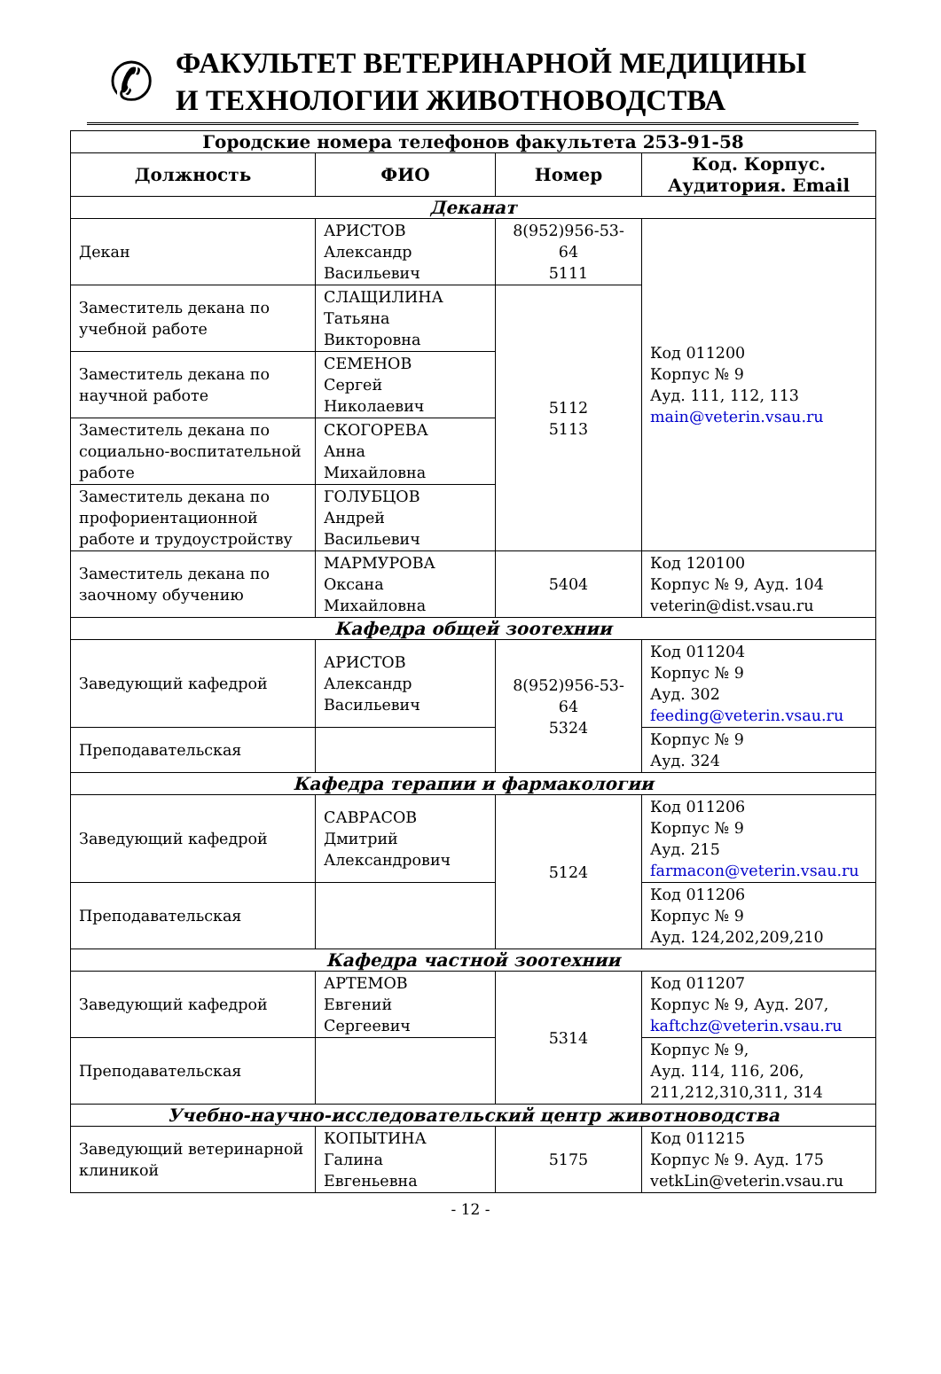✆
ФАКУЛЬТЕТ ВЕТЕРИНАРНОЙ МЕДИЦИНЫ
И ТЕХНОЛОГИИ ЖИВОТНОВОДСТВА
| Городские номера телефонов факультета 253-91-58 | | | |
| --- | --- | --- | --- |
| Должность | ФИО | Номер | Код. Корпус. Аудитория. Email |
| Деканат | | | |
| Декан | АРИСТОВ Александр Васильевич | 8(952)956-53-64 5111 | Код 011200 Корпус № 9 Ауд. 111, 112, 113 main@veterin.vsau.ru |
| Заместитель декана по учебной работе | СЛАЩИЛИНА Татьяна Викторовна | 5112 5113 | |
| Заместитель декана по научной работе | СЕМЕНОВ Сергей Николаевич | | |
| Заместитель декана по социально-воспитательной работе | СКОГОРЕВА Анна Михайловна | | |
| Заместитель декана по профориентационной работе и трудоустройству | ГОЛУБЦОВ Андрей Васильевич | | |
| Заместитель декана по заочному обучению | МАРМУРОВА Оксана Михайловна | 5404 | Код 120100 Корпус № 9, Ауд. 104 veterin@dist.vsau.ru |
| Кафедра общей зоотехнии | | | |
| Заведующий кафедрой | АРИСТОВ Александр Васильевич | 8(952)956-53-64 5324 | Код 011204 Корпус № 9 Ауд. 302 feeding@veterin.vsau.ru |
| Преподавательская | | | Корпус № 9 Ауд. 324 |
| Кафедра терапии и фармакологии | | | |
| Заведующий кафедрой | САВРАСОВ Дмитрий Александрович | 5124 | Код 011206 Корпус № 9 Ауд. 215 farmacon@veterin.vsau.ru |
| Преподавательская | | | Код 011206 Корпус № 9 Ауд. 124,202,209,210 |
| Кафедра частной зоотехнии | | | |
| Заведующий кафедрой | АРТЕМОВ Евгений Сергеевич | 5314 | Код 011207 Корпус № 9, Ауд. 207, kaftchz@veterin.vsau.ru |
| Преподавательская | | | Корпус № 9, Ауд. 114, 116, 206, 211,212,310,311, 314 |
| Учебно-научно-исследовательский центр животноводства | | | |
| Заведующий ветеринарной клиникой | КОПЫТИНА Галина Евгеньевна | 5175 | Код 011215 Корпус № 9. Ауд. 175 vetkLin@veterin.vsau.ru |
- 12 -